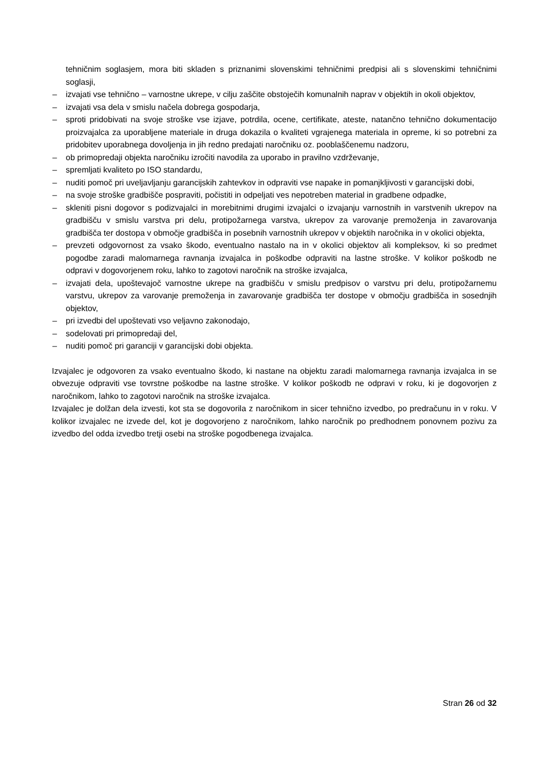tehničnim soglasjem, mora biti skladen s priznanimi slovenskimi tehničnimi predpisi ali s slovenskimi tehničnimi soglasji,
– izvajati vse tehnično – varnostne ukrepe, v cilju zaščite obstoječih komunalnih naprav v objektih in okoli objektov,
– izvajati vsa dela v smislu načela dobrega gospodarja,
– sproti pridobivati na svoje stroške vse izjave, potrdila, ocene, certifikate, ateste, natančno tehnično dokumentacijo proizvajalca za uporabljene materiale in druga dokazila o kvaliteti vgrajenega materiala in opreme, ki so potrebni za pridobitev uporabnega dovoljenja in jih redno predajati naročniku oz. pooblaščenemu nadzoru,
– ob primopredaji objekta naročniku izročiti navodila za uporabo in pravilno vzdrževanje,
– spremljati kvaliteto po ISO standardu,
– nuditi pomoč pri uveljavljanju garancijskih zahtevkov in odpraviti vse napake in pomanjkljivosti v garancijski dobi,
– na svoje stroške gradbišče pospraviti, počistiti in odpeljati ves nepotreben material in gradbene odpadke,
– skleniti pisni dogovor s podizvajalci in morebitnimi drugimi izvajalci o izvajanju varnostnih in varstvenih ukrepov na gradbišču v smislu varstva pri delu, protipožarnega varstva, ukrepov za varovanje premoženja in zavarovanja gradbišča ter dostopa v območje gradbišča in posebnih varnostnih ukrepov v objektih naročnika in v okolici objekta,
– prevzeti odgovornost za vsako škodo, eventualno nastalo na in v okolici objektov ali kompleksov, ki so predmet pogodbe zaradi malomarnega ravnanja izvajalca in poškodbe odpraviti na lastne stroške. V kolikor poškodb ne odpravi v dogovorjenem roku, lahko to zagotovi naročnik na stroške izvajalca,
– izvajati dela, upoštevajoč varnostne ukrepe na gradbišču v smislu predpisov o varstvu pri delu, protipožarnemu varstvu, ukrepov za varovanje premoženja in zavarovanje gradbišča ter dostope v območju gradbišča in sosednjih objektov,
– pri izvedbi del upoštevati vso veljavno zakonodajo,
– sodelovati pri primopredaji del,
– nuditi pomoč pri garanciji v garancijski dobi objekta.
Izvajalec je odgovoren za vsako eventualno škodo, ki nastane na objektu zaradi malomarnega ravnanja izvajalca in se obvezuje odpraviti vse tovrstne poškodbe na lastne stroške. V kolikor poškodb ne odpravi v roku, ki je dogovorjen z naročnikom, lahko to zagotovi naročnik na stroške izvajalca.
Izvajalec je dolžan dela izvesti, kot sta se dogovorila z naročnikom in sicer tehnično izvedbo, po predračunu in v roku. V kolikor izvajalec ne izvede del, kot je dogovorjeno z naročnikom, lahko naročnik po predhodnem ponovnem pozivu za izvedbo del odda izvedbo tretji osebi na stroške pogodbenega izvajalca.
Stran 26 od 32